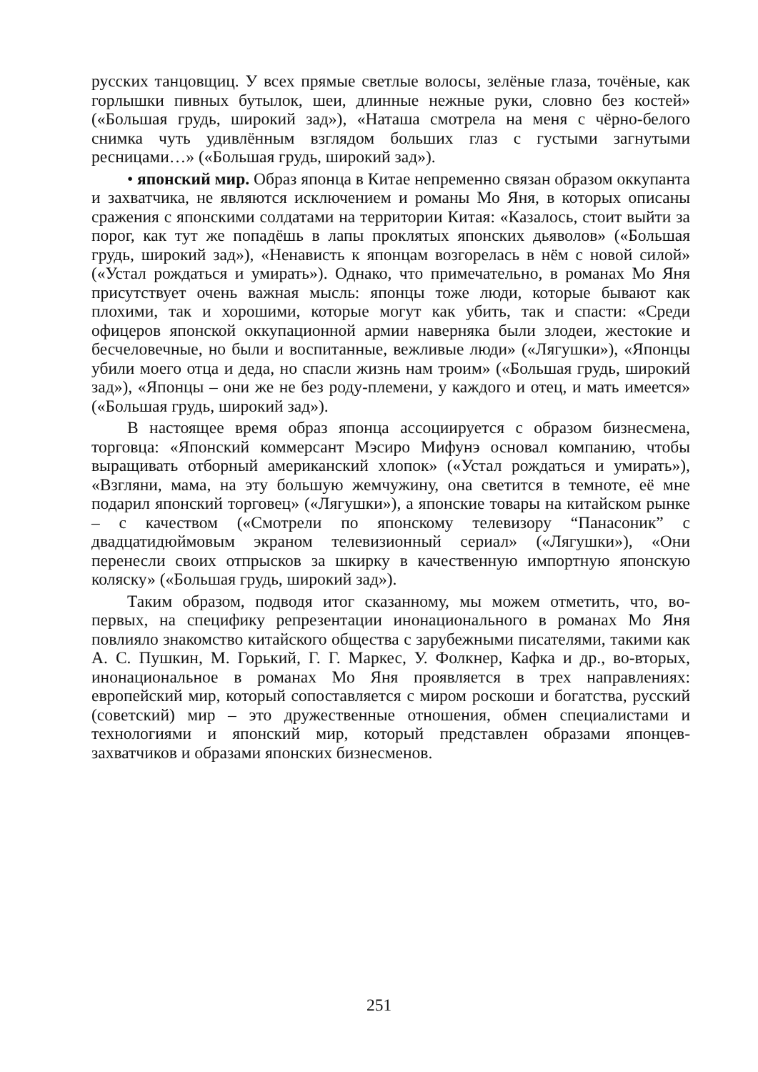русских танцовщиц. У всех прямые светлые волосы, зелёные глаза, точёные, как горлышки пивных бутылок, шеи, длинные нежные руки, словно без костей» («Большая грудь, широкий зад»), «Наташа смотрела на меня с чёрно-белого снимка чуть удивлённым взглядом больших глаз с густыми загнутыми ресницами…» («Большая грудь, широкий зад»).
• японский мир. Образ японца в Китае непременно связан образом оккупанта и захватчика, не являются исключением и романы Мо Яня, в которых описаны сражения с японскими солдатами на территории Китая: «Казалось, стоит выйти за порог, как тут же попадёшь в лапы проклятых японских дьяволов» («Большая грудь, широкий зад»), «Ненависть к японцам возгорелась в нём с новой силой» («Устал рождаться и умирать»). Однако, что примечательно, в романах Мо Яня присутствует очень важная мысль: японцы тоже люди, которые бывают как плохими, так и хорошими, которые могут как убить, так и спасти: «Среди офицеров японской оккупационной армии наверняка были злодеи, жестокие и бесчеловечные, но были и воспитанные, вежливые люди» («Лягушки»), «Японцы убили моего отца и деда, но спасли жизнь нам троим» («Большая грудь, широкий зад»), «Японцы – они же не без роду-племени, у каждого и отец, и мать имеется» («Большая грудь, широкий зад»).
В настоящее время образ японца ассоциируется с образом бизнесмена, торговца: «Японский коммерсант Мэсиро Мифунэ основал компанию, чтобы выращивать отборный американский хлопок» («Устал рождаться и умирать»), «Взгляни, мама, на эту большую жемчужину, она светится в темноте, её мне подарил японский торговец» («Лягушки»), а японские товары на китайском рынке – с качеством («Смотрели по японскому телевизору “Панасоник” с двадцатидюймовым экраном телевизионный сериал» («Лягушки»), «Они перенесли своих отпрысков за шкирку в качественную импортную японскую коляску» («Большая грудь, широкий зад»).
Таким образом, подводя итог сказанному, мы можем отметить, что, во-первых, на специфику репрезентации инонационального в романах Мо Яня повлияло знакомство китайского общества с зарубежными писателями, такими как А. С. Пушкин, М. Горький, Г. Г. Маркес, У. Фолкнер, Кафка и др., во-вторых, инонациональное в романах Мо Яня проявляется в трех направлениях: европейский мир, который сопоставляется с миром роскоши и богатства, русский (советский) мир – это дружественные отношения, обмен специалистами и технологиями и японский мир, который представлен образами японцев-захватчиков и образами японских бизнесменов.
251